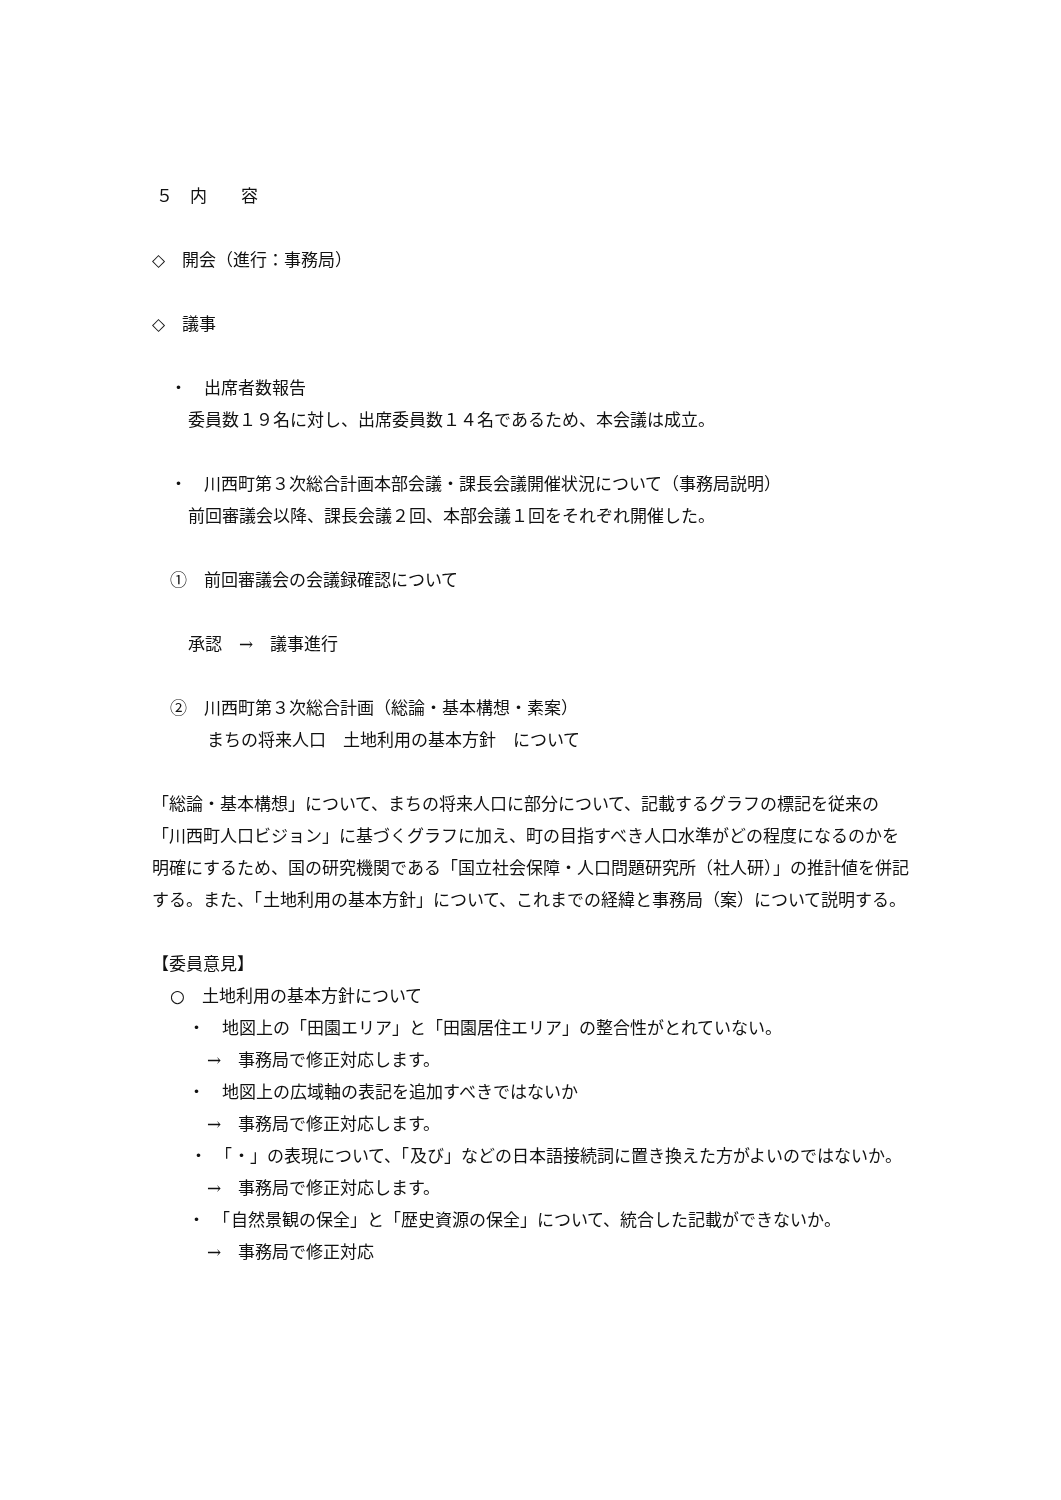５　内　　容
◇　開会（進行：事務局）
◇　議事
・　出席者数報告
委員数１９名に対し、出席委員数１４名であるため、本会議は成立。
・　川西町第３次総合計画本部会議・課長会議開催状況について（事務局説明）
前回審議会以降、課長会議２回、本部会議１回をそれぞれ開催した。
①　前回審議会の会議録確認について
承認　→　議事進行
②　川西町第３次総合計画（総論・基本構想・素案）
まちの将来人口　土地利用の基本方針　について
「総論・基本構想」について、まちの将来人口に部分について、記載するグラフの標記を従来の「川西町人口ビジョン」に基づくグラフに加え、町の目指すべき人口水準がどの程度になるのかを明確にするため、国の研究機関である「国立社会保障・人口問題研究所（社人研）」の推計値を併記する。また、「土地利用の基本方針」について、これまでの経緯と事務局（案）について説明する。
【委員意見】
○　土地利用の基本方針について
・　地図上の「田園エリア」と「田園居住エリア」の整合性がとれていない。
→　事務局で修正対応します。
・　地図上の広域軸の表記を追加すべきではないか
→　事務局で修正対応します。
・　「・」の表現について、「及び」などの日本語接続詞に置き換えた方がよいのではないか。
→　事務局で修正対応します。
・　「自然景観の保全」と「歴史資源の保全」について、統合した記載ができないか。
→　事務局で修正対応